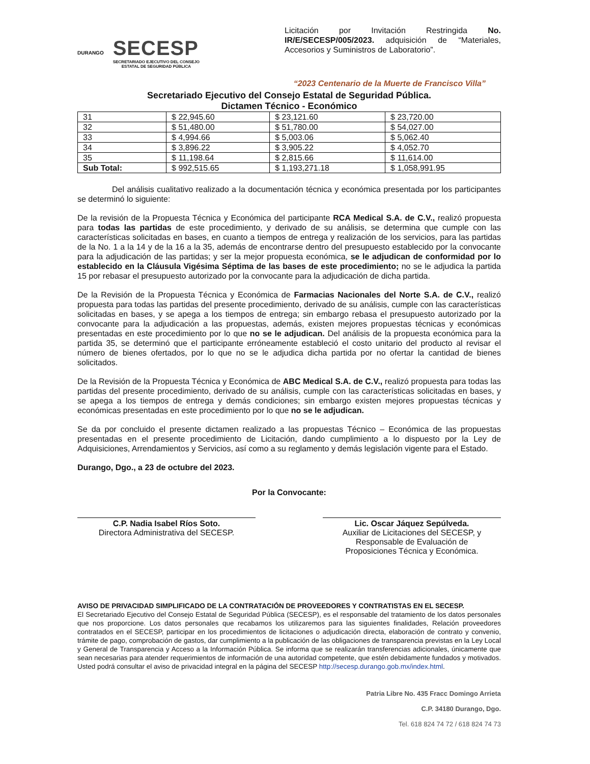DURANGO
SECESP
SECRETARIADO EJECUTIVO DEL CONSEJO
ESTATAL DE SEGURIDAD PÚBLICA
Licitación por Invitación Restringida No. IR/E/SECESP/005/2023. adquisición de “Materiales, Accesorios y Suministros de Laboratorio”.
“2023 Centenario de la Muerte de Francisco Villa”
Secretariado Ejecutivo del Consejo Estatal de Seguridad Pública.
Dictamen Técnico - Económico
| 31 | $ 22,945.60 | $ 23,121.60 | $ 23,720.00 |
| 32 | $ 51,480.00 | $ 51,780.00 | $ 54,027.00 |
| 33 | $ 4,994.66 | $ 5,003.06 | $ 5,062.40 |
| 34 | $ 3,896.22 | $ 3,905.22 | $ 4,052.70 |
| 35 | $ 11,198.64 | $ 2,815.66 | $ 11,614.00 |
| Sub Total: | $ 992,515.65 | $ 1,193,271.18 | $ 1,058,991.95 |
Del análisis cualitativo realizado a la documentación técnica y económica presentada por los participantes se determinó lo siguiente:
De la revisión de la Propuesta Técnica y Económica del participante RCA Medical S.A. de C.V., realizó propuesta para todas las partidas de este procedimiento, y derivado de su análisis, se determina que cumple con las características solicitadas en bases, en cuanto a tiempos de entrega y realización de los servicios, para las partidas de la No. 1 a la 14 y de la 16 a la 35, además de encontrarse dentro del presupuesto establecido por la convocante para la adjudicación de las partidas; y ser la mejor propuesta económica, se le adjudican de conformidad por lo establecido en la Cláusula Vigésima Séptima de las bases de este procedimiento; no se le adjudica la partida 15 por rebasar el presupuesto autorizado por la convocante para la adjudicación de dicha partida.
De la Revisión de la Propuesta Técnica y Económica de Farmacias Nacionales del Norte S.A. de C.V., realizó propuesta para todas las partidas del presente procedimiento, derivado de su análisis, cumple con las características solicitadas en bases, y se apega a los tiempos de entrega; sin embargo rebasa el presupuesto autorizado por la convocante para la adjudicación a las propuestas, además, existen mejores propuestas técnicas y económicas presentadas en este procedimiento por lo que no se le adjudican. Del análisis de la propuesta económica para la partida 35, se determinó que el participante erróneamente estableció el costo unitario del producto al revisar el número de bienes ofertados, por lo que no se le adjudica dicha partida por no ofertar la cantidad de bienes solicitados.
De la Revisión de la Propuesta Técnica y Económica de ABC Medical S.A. de C.V., realizó propuesta para todas las partidas del presente procedimiento, derivado de su análisis, cumple con las características solicitadas en bases, y se apega a los tiempos de entrega y demás condiciones; sin embargo existen mejores propuestas técnicas y económicas presentadas en este procedimiento por lo que no se le adjudican.
Se da por concluido el presente dictamen realizado a las propuestas Técnico – Económica de las propuestas presentadas en el presente procedimiento de Licitación, dando cumplimiento a lo dispuesto por la Ley de Adquisiciones, Arrendamientos y Servicios, así como a su reglamento y demás legislación vigente para el Estado.
Durango, Dgo., a 23 de octubre del 2023.
Por la Convocante:
C.P. Nadia Isabel Ríos Soto.
Directora Administrativa del SECESP.
Lic. Oscar Jáquez Sepúlveda.
Auxiliar de Licitaciones del SECESP, y
Responsable de Evaluación de
Proposiciones Técnica y Económica.
AVISO DE PRIVACIDAD SIMPLIFICADO DE LA CONTRATACIÓN DE PROVEEDORES Y CONTRATISTAS EN EL SECESP.
El Secretariado Ejecutivo del Consejo Estatal de Seguridad Pública (SECESP), es el responsable del tratamiento de los datos personales que nos proporcione. Los datos personales que recabamos los utilizaremos para las siguientes finalidades, Relación proveedores contratados en el SECESP, participar en los procedimientos de licitaciones o adjudicación directa, elaboración de contrato y convenio, trámite de pago, comprobación de gastos, dar cumplimiento a la publicación de las obligaciones de transparencia previstas en la Ley Local y General de Transparencia y Acceso a la Información Pública. Se informa que se realizarán transferencias adicionales, únicamente que sean necesarias para atender requerimientos de información de una autoridad competente, que estén debidamente fundados y motivados. Usted podrá consultar el aviso de privacidad integral en la página del SECESP http://secesp.durango.gob.mx/index.html.
Patria Libre No. 435 Fracc Domingo Arrieta
C.P. 34180 Durango, Dgo.
Tel. 618 824 74 72 / 618 824 74 73